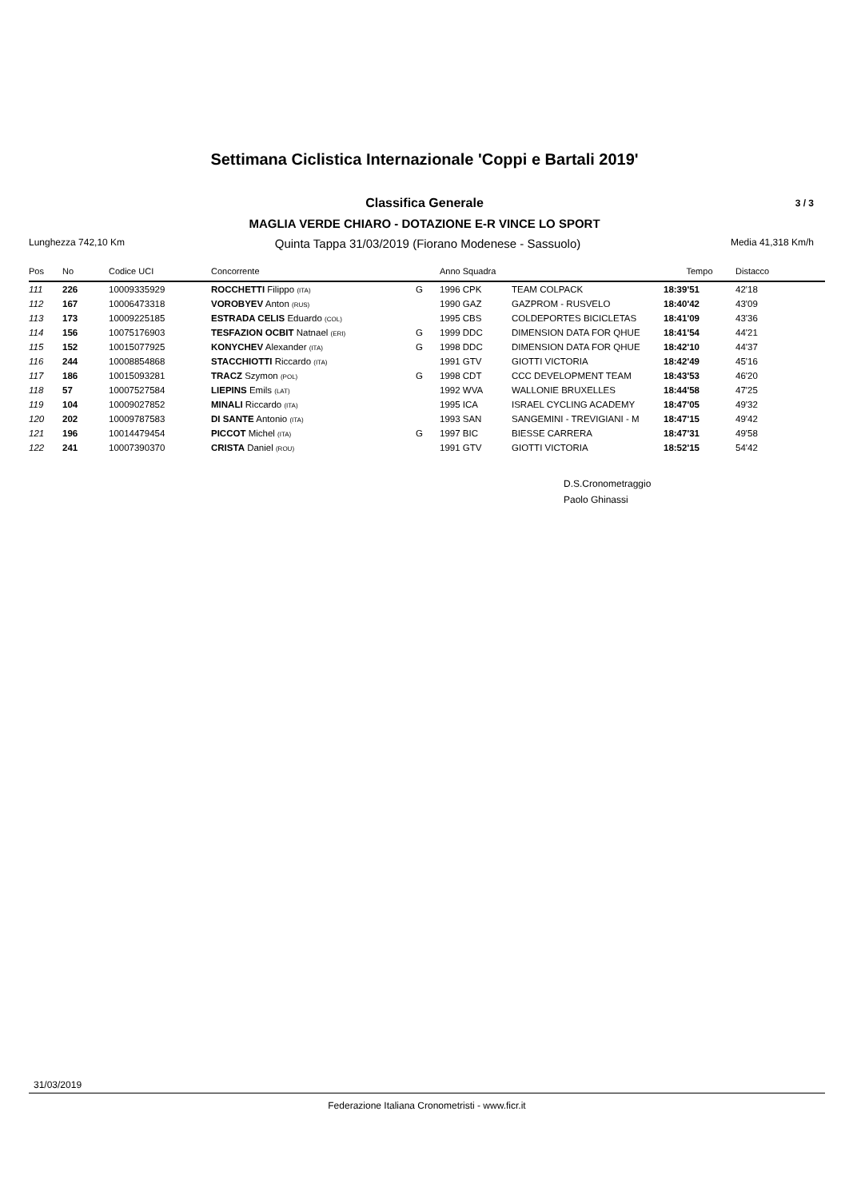Settimana Ciclistica Internazionale 'Coppi e Bartali 2019'
Classifica Generale 3 / 3
MAGLIA VERDE CHIARO - DOTAZIONE E-R VINCE LO SPORT
Lunghezza 742,10 Km Quinta Tappa 31/03/2019 (Fiorano Modenese - Sassuolo) Media 41,318 Km/h
| Pos | No | Codice UCI | Concorrente | | Anno Squadra | | Tempo | Distacco |
| --- | --- | --- | --- | --- | --- | --- | --- | --- |
| 111 | 226 | 10009335929 | ROCCHETTI Filippo (ITA) | G | 1996 CPK | TEAM COLPACK | 18:39'51 | 42'18 |
| 112 | 167 | 10006473318 | VOROBYEV Anton (RUS) | | 1990 GAZ | GAZPROM - RUSVELO | 18:40'42 | 43'09 |
| 113 | 173 | 10009225185 | ESTRADA CELIS Eduardo (COL) | | 1995 CBS | COLDEPORTES BICICLETAS | 18:41'09 | 43'36 |
| 114 | 156 | 10075176903 | TESFAZION OCBIT Natnael (ERI) | G | 1999 DDC | DIMENSION DATA FOR QHUE | 18:41'54 | 44'21 |
| 115 | 152 | 10015077925 | KONYCHEV Alexander (ITA) | G | 1998 DDC | DIMENSION DATA FOR QHUE | 18:42'10 | 44'37 |
| 116 | 244 | 10008854868 | STACCHIOTTI Riccardo (ITA) | | 1991 GTV | GIOTTI VICTORIA | 18:42'49 | 45'16 |
| 117 | 186 | 10015093281 | TRACZ Szymon (POL) | G | 1998 CDT | CCC DEVELOPMENT TEAM | 18:43'53 | 46'20 |
| 118 | 57 | 10007527584 | LIEPINS Emils (LAT) | | 1992 WVA | WALLONIE BRUXELLES | 18:44'58 | 47'25 |
| 119 | 104 | 10009027852 | MINALI Riccardo (ITA) | | 1995 ICA | ISRAEL CYCLING ACADEMY | 18:47'05 | 49'32 |
| 120 | 202 | 10009787583 | DI SANTE Antonio (ITA) | | 1993 SAN | SANGEMINI - TREVIGIANI - M | 18:47'15 | 49'42 |
| 121 | 196 | 10014479454 | PICCOT Michel (ITA) | G | 1997 BIC | BIESSE CARRERA | 18:47'31 | 49'58 |
| 122 | 241 | 10007390370 | CRISTA Daniel (ROU) | | 1991 GTV | GIOTTI VICTORIA | 18:52'15 | 54'42 |
D.S.Cronometraggio
Paolo Ghinassi
31/03/2019
Federazione Italiana Cronometristi - www.ficr.it